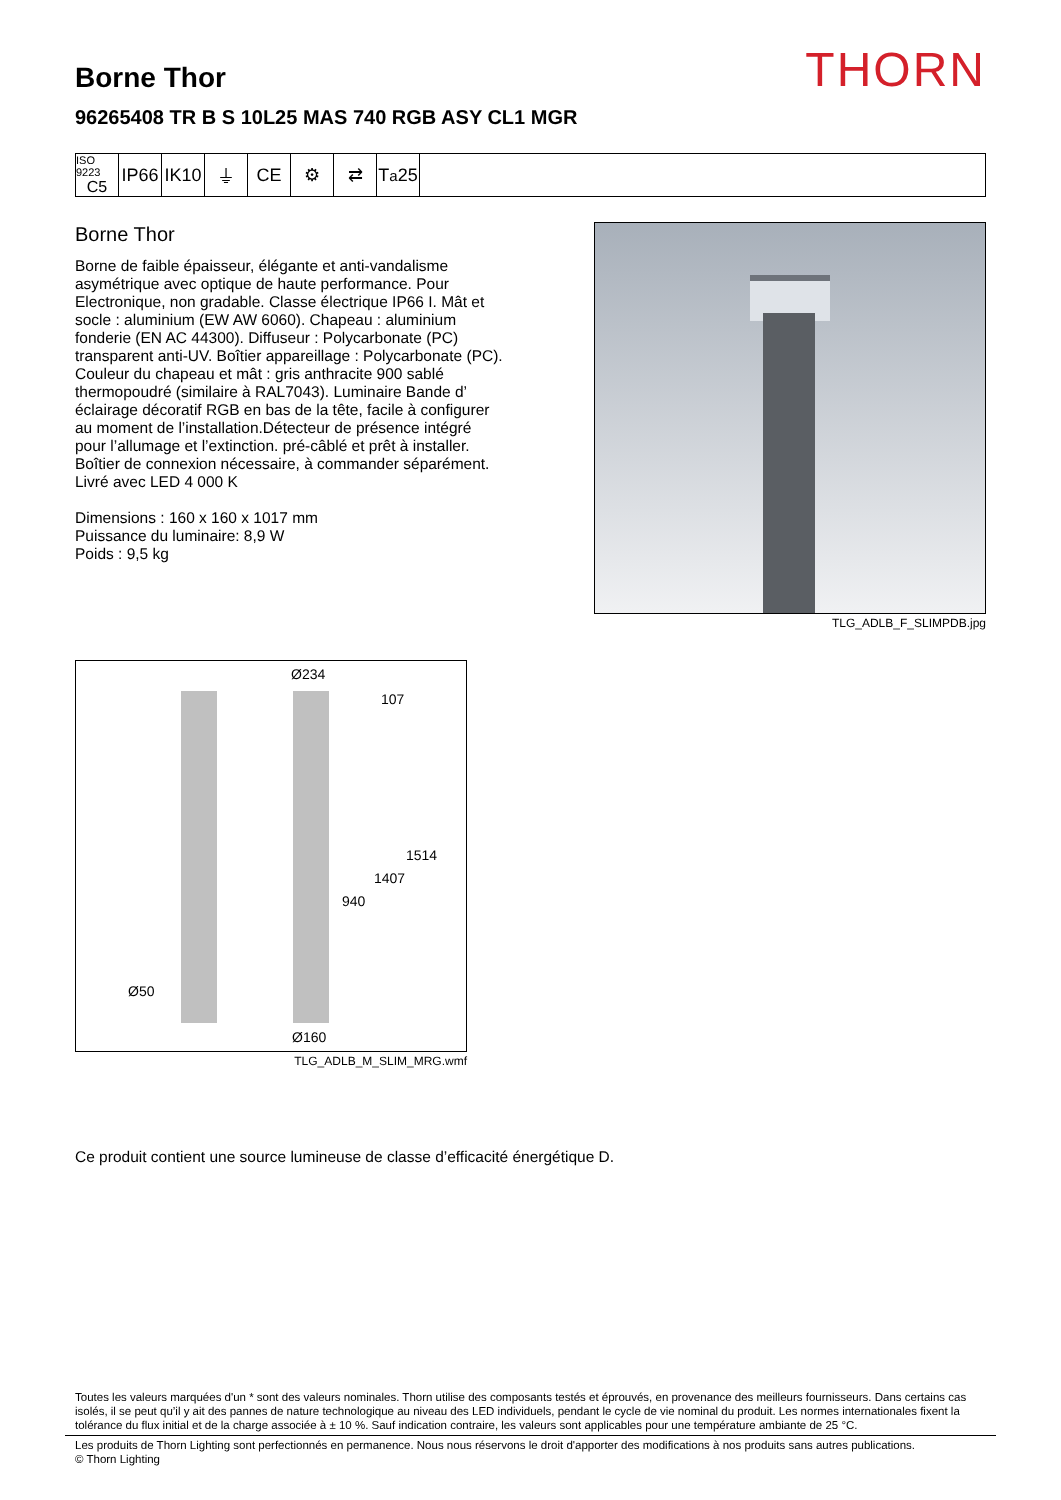THORN
Borne Thor
96265408 TR B S 10L25 MAS 740 RGB ASY CL1 MGR
ISO 9223
C5
IP66
IK10
⏚ CE ⚙ ⇄ T<sub>a</sub>25
Borne Thor
Borne de faible épaisseur, élégante et anti-vandalisme asymétrique avec optique de haute performance. Pour Electronique, non gradable. Classe électrique IP66 I. Mât et socle : aluminium (EW AW 6060). Chapeau : aluminium fonderie (EN AC 44300). Diffuseur : Polycarbonate (PC) transparent anti-UV. Boîtier appareillage : Polycarbonate (PC). Couleur du chapeau et mât : gris anthracite 900 sablé thermopoudré (similaire à RAL7043). Luminaire Bande d’ éclairage décoratif RGB en bas de la tête, facile à configurer au moment de l’installation.Détecteur de présence intégré pour l’allumage et l’extinction. pré-câblé et prêt à installer. Boîtier de connexion nécessaire, à commander séparément. Livré avec LED 4 000 K
Dimensions : 160 x 160 x 1017 mm
Puissance du luminaire: 8,9 W
Poids : 9,5 kg
TLG_ADLB_F_SLIMPDB.jpg
Ø234
107
1514
1407
940
Ø50
Ø160
TLG_ADLB_M_SLIM_MRG.wmf
Ce produit contient une source lumineuse de classe d’efficacité énergétique D.
Toutes les valeurs marquées d'un * sont des valeurs nominales. Thorn utilise des composants testés et éprouvés, en provenance des meilleurs fournisseurs. Dans certains cas isolés, il se peut qu’il y ait des pannes de nature technologique au niveau des LED individuels, pendant le cycle de vie nominal du produit. Les normes internationales fixent la tolérance du flux initial et de la charge associée à ± 10 %. Sauf indication contraire, les valeurs sont applicables pour une température ambiante de 25 °C.
Les produits de Thorn Lighting sont perfectionnés en permanence. Nous nous réservons le droit d'apporter des modifications à nos produits sans autres publications.
© Thorn Lighting